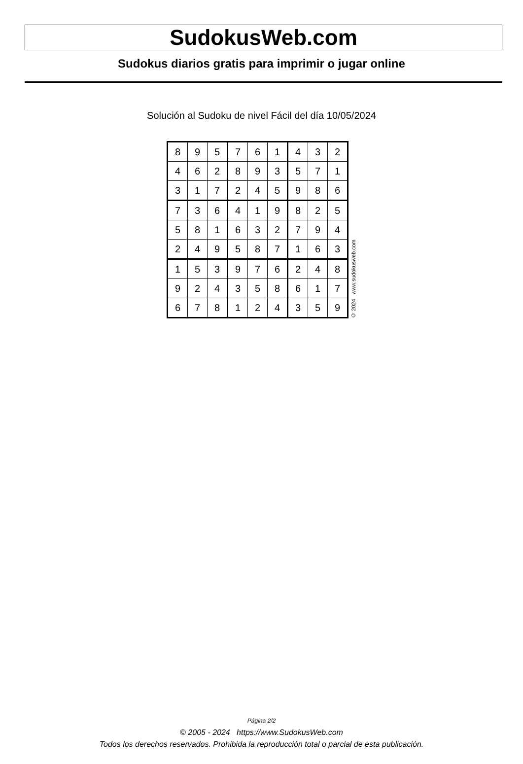SudokusWeb.com
Sudokus diarios gratis para imprimir o jugar online
Solución al Sudoku de nivel Fácil del día 10/05/2024
| 8 | 9 | 5 | 7 | 6 | 1 | 4 | 3 | 2 |
| 4 | 6 | 2 | 8 | 9 | 3 | 5 | 7 | 1 |
| 3 | 1 | 7 | 2 | 4 | 5 | 9 | 8 | 6 |
| 7 | 3 | 6 | 4 | 1 | 9 | 8 | 2 | 5 |
| 5 | 8 | 1 | 6 | 3 | 2 | 7 | 9 | 4 |
| 2 | 4 | 9 | 5 | 8 | 7 | 1 | 6 | 3 |
| 1 | 5 | 3 | 9 | 7 | 6 | 2 | 4 | 8 |
| 9 | 2 | 4 | 3 | 5 | 8 | 6 | 1 | 7 |
| 6 | 7 | 8 | 1 | 2 | 4 | 3 | 5 | 9 |
© 2024 www.sudokusweb.com
Página 2/2
© 2005 - 2024 https://www.SudokusWeb.com
Todos los derechos reservados. Prohibida la reproducción total o parcial de esta publicación.